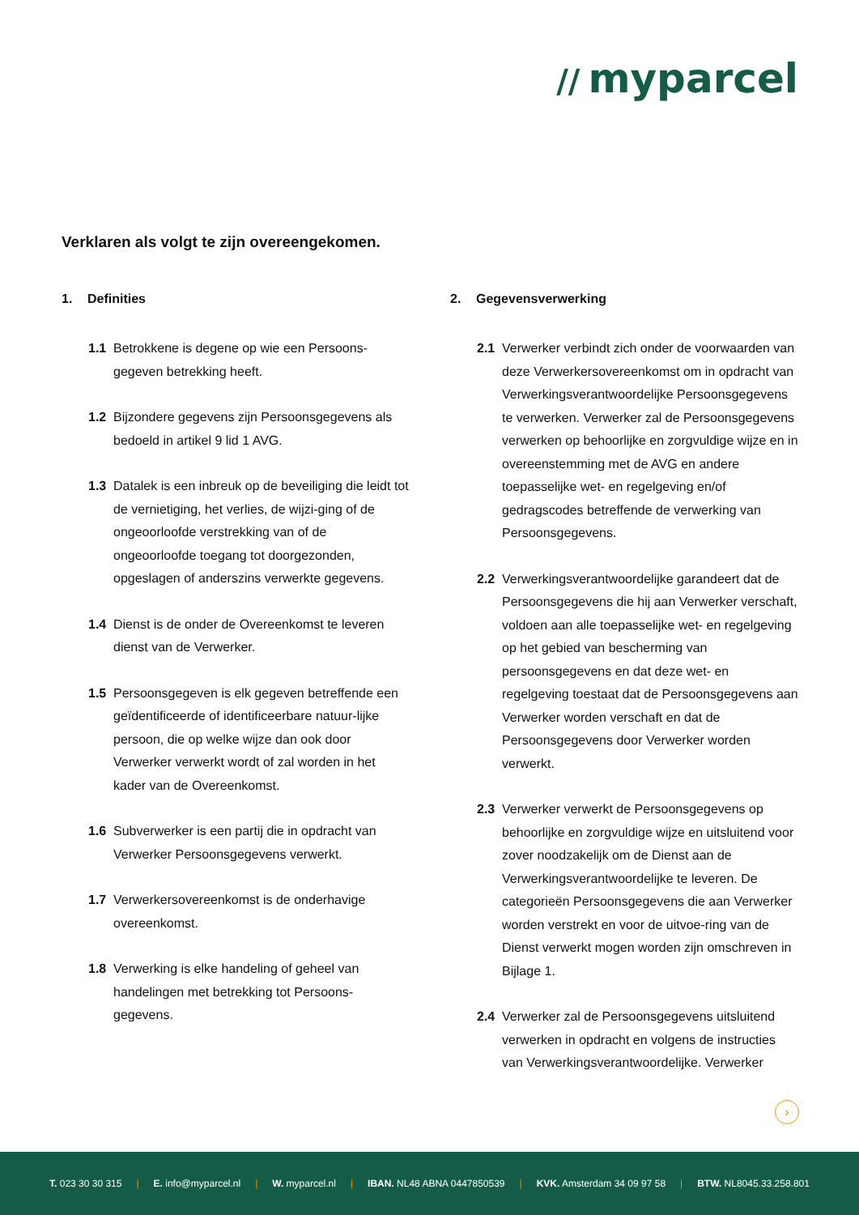// myparcel
Verklaren als volgt te zijn overeengekomen.
1. Definities
1.1 Betrokkene is degene op wie een Persoons-gegeven betrekking heeft.
1.2 Bijzondere gegevens zijn Persoonsgegevens als bedoeld in artikel 9 lid 1 AVG.
1.3 Datalek is een inbreuk op de beveiliging die leidt tot de vernietiging, het verlies, de wijzi-ging of de ongeoorloofde verstrekking van of de ongeoorloofde toegang tot doorgezonden, opgeslagen of anderszins verwerkte gegevens.
1.4 Dienst is de onder de Overeenkomst te leveren dienst van de Verwerker.
1.5 Persoonsgegeven is elk gegeven betreffende een geïdentificeerde of identificeerbare natuur-lijke persoon, die op welke wijze dan ook door Verwerker verwerkt wordt of zal worden in het kader van de Overeenkomst.
1.6 Subverwerker is een partij die in opdracht van Verwerker Persoonsgegevens verwerkt.
1.7 Verwerkersovereenkomst is de onderhavige overeenkomst.
1.8 Verwerking is elke handeling of geheel van handelingen met betrekking tot Persoons-gegevens.
2. Gegevensverwerking
2.1 Verwerker verbindt zich onder de voorwaarden van deze Verwerkersovereenkomst om in opdracht van Verwerkingsverantwoordelijke Persoonsgegevens te verwerken. Verwerker zal de Persoonsgegevens verwerken op behoorlijke en zorgvuldige wijze en in overeenstemming met de AVG en andere toepasselijke wet- en regelgeving en/of gedragscodes betreffende de verwerking van Persoonsgegevens.
2.2 Verwerkingsverantwoordelijke garandeert dat de Persoonsgegevens die hij aan Verwerker verschaft, voldoen aan alle toepasselijke wet- en regelgeving op het gebied van bescherming van persoonsgegevens en dat deze wet- en regelgeving toestaat dat de Persoonsgegevens aan Verwerker worden verschaft en dat de Persoonsgegevens door Verwerker worden verwerkt.
2.3 Verwerker verwerkt de Persoonsgegevens op behoorlijke en zorgvuldige wijze en uitsluitend voor zover noodzakelijk om de Dienst aan de Verwerkingsverantwoordelijke te leveren. De categorieën Persoonsgegevens die aan Verwerker worden verstrekt en voor de uitvoe-ring van de Dienst verwerkt mogen worden zijn omschreven in Bijlage 1.
2.4 Verwerker zal de Persoonsgegevens uitsluitend verwerken in opdracht en volgens de instructies van Verwerkingsverantwoordelijke. Verwerker
›
T. 023 30 30 315 | E. info@myparcel.nl | W. myparcel.nl | IBAN. NL48 ABNA 0447850539 | KVK. Amsterdam 34 09 97 58 | BTW. NL8045.33.258.801